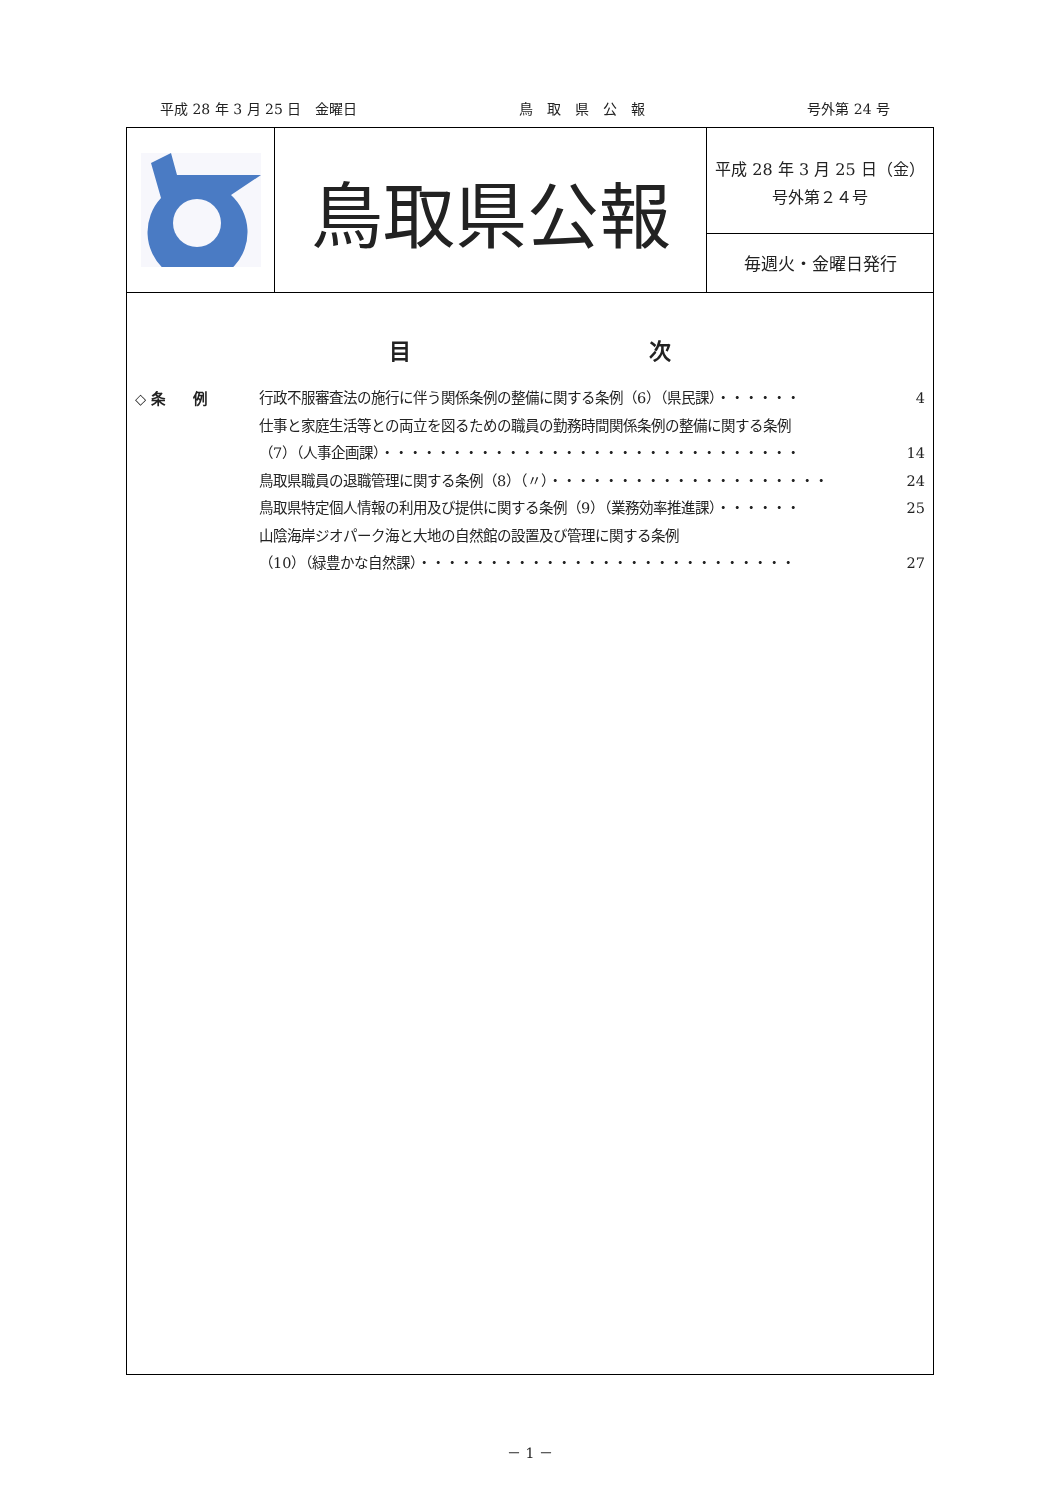平成 28 年 3 月 25 日　金曜日 鳥　取　県　公　報 号外第 24 号
鳥取県公報
平成 28 年 3 月 25 日（金）
号外第２４号
毎週火・金曜日発行
目 次
◇ 条　　例 行政不服審査法の施行に伴う関係条例の整備に関する条例（6）（県民課）・・・・・・ 4
仕事と家庭生活等との両立を図るための職員の勤務時間関係条例の整備に関する条例
（7）（人事企画課）・・・・・・・・・・・・・・・・・・・・・・・・・・・・・・ 14
鳥取県職員の退職管理に関する条例（8）（〃）・・・・・・・・・・・・・・・・・・・・ 24
鳥取県特定個人情報の利用及び提供に関する条例（9）（業務効率推進課）・・・・・・ 25
山陰海岸ジオパーク海と大地の自然館の設置及び管理に関する条例
（10）（緑豊かな自然課）・・・・・・・・・・・・・・・・・・・・・・・・・・・ 27
－ 1 －